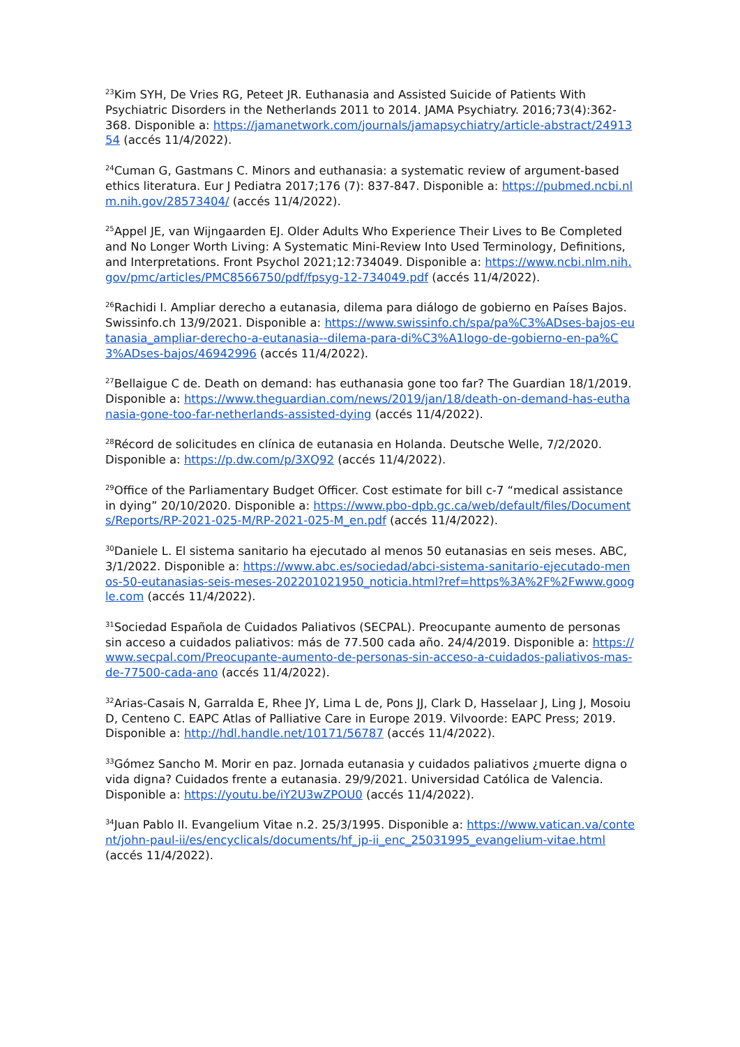<sup>23</sup> Kim SYH, De Vries RG, Peteet JR. Euthanasia and Assisted Suicide of Patients With Psychiatric Disorders in the Netherlands 2011 to 2014. JAMA Psychiatry. 2016;73(4):362-368. Disponible a: https://jamanetwork.com/journals/jamapsychiatry/article-abstract/2491354 (accés 11/4/2022).
<sup>24</sup> Cuman G, Gastmans C. Minors and euthanasia: a systematic review of argument-based ethics literatura. Eur J Pediatra 2017;176 (7): 837-847. Disponible a: https://pubmed.ncbi.nlm.nih.gov/28573404/ (accés 11/4/2022).
<sup>25</sup> Appel JE, van Wijngaarden EJ. Older Adults Who Experience Their Lives to Be Completed and No Longer Worth Living: A Systematic Mini-Review Into Used Terminology, Definitions, and Interpretations. Front Psychol 2021;12:734049. Disponible a: https://www.ncbi.nlm.nih.gov/pmc/articles/PMC8566750/pdf/fpsyg-12-734049.pdf (accés 11/4/2022).
<sup>26</sup> Rachidi I. Ampliar derecho a eutanasia, dilema para diálogo de gobierno en Países Bajos. Swissinfo.ch 13/9/2021. Disponible a: https://www.swissinfo.ch/spa/pa%C3%ADses-bajos-eutanasia_ampliar-derecho-a-eutanasia--dilema-para-di%C3%A1logo-de-gobierno-en-pa%C3%ADses-bajos/46942996 (accés 11/4/2022).
<sup>27</sup> Bellaigue C de. Death on demand: has euthanasia gone too far? The Guardian 18/1/2019. Disponible a: https://www.theguardian.com/news/2019/jan/18/death-on-demand-has-euthanasia-gone-too-far-netherlands-assisted-dying (accés 11/4/2022).
<sup>28</sup> Récord de solicitudes en clínica de eutanasia en Holanda. Deutsche Welle, 7/2/2020. Disponible a: https://p.dw.com/p/3XQ92 (accés 11/4/2022).
<sup>29</sup> Office of the Parliamentary Budget Officer. Cost estimate for bill c-7 “medical assistance in dying” 20/10/2020. Disponible a: https://www.pbo-dpb.gc.ca/web/default/files/Documents/Reports/RP-2021-025-M/RP-2021-025-M_en.pdf (accés 11/4/2022).
<sup>30</sup> Daniele L. El sistema sanitario ha ejecutado al menos 50 eutanasias en seis meses. ABC, 3/1/2022. Disponible a: https://www.abc.es/sociedad/abci-sistema-sanitario-ejecutado-menos-50-eutanasias-seis-meses-202201021950_noticia.html?ref=https%3A%2F%2Fwww.google.com (accés 11/4/2022).
<sup>31</sup> Sociedad Española de Cuidados Paliativos (SECPAL). Preocupante aumento de personas sin acceso a cuidados paliativos: más de 77.500 cada año. 24/4/2019. Disponible a: https://www.secpal.com/Preocupante-aumento-de-personas-sin-acceso-a-cuidados-paliativos-mas-de-77500-cada-ano (accés 11/4/2022).
<sup>32</sup> Arias-Casais N, Garralda E, Rhee JY, Lima L de, Pons JJ, Clark D, Hasselaar J, Ling J, Mosoiu D, Centeno C. EAPC Atlas of Palliative Care in Europe 2019. Vilvoorde: EAPC Press; 2019. Disponible a: http://hdl.handle.net/10171/56787 (accés 11/4/2022).
<sup>33</sup> Gómez Sancho M. Morir en paz. Jornada eutanasia y cuidados paliativos ¿muerte digna o vida digna? Cuidados frente a eutanasia. 29/9/2021. Universidad Católica de Valencia. Disponible a: https://youtu.be/iY2U3wZPOU0 (accés 11/4/2022).
<sup>34</sup> Juan Pablo II. Evangelium Vitae n.2. 25/3/1995. Disponible a: https://www.vatican.va/content/john-paul-ii/es/encyclicals/documents/hf_jp-ii_enc_25031995_evangelium-vitae.html (accés 11/4/2022).